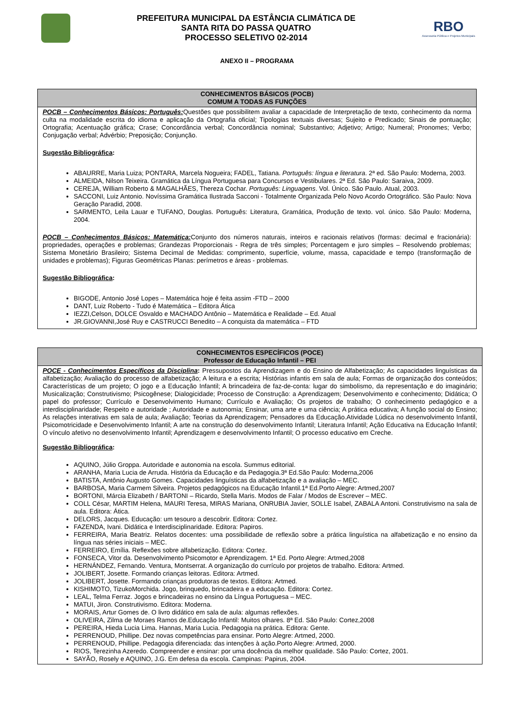PREFEITURA MUNICIPAL DA ESTÂNCIA CLIMÁTICA DE
SANTA RITA DO PASSA QUATRO
PROCESSO SELETIVO 02-2014
RBO
Assessoria Pública e Projetos Municipais
ANEXO II – PROGRAMA
| CONHECIMENTOS BÁSICOS (POCB) COMUM A TODAS AS FUNÇÕES |
| --- |
| POCB – Conhecimentos Básicos: Português: Questões que possibilitem avaliar a capacidade de Interpretação de texto, conhecimento da norma culta na modalidade escrita do idioma e aplicação da Ortografia oficial; Tipologias textuais diversas; Sujeito e Predicado; Sinais de pontuação; Ortografia; Acentuação gráfica; Crase; Concordância verbal; Concordância nominal; Substantivo; Adjetivo; Artigo; Numeral; Pronomes; Verbo; Conjugação verbal; Advérbio; Preposição; Conjunção. Sugestão Bibliográfica : ABAURRE, Maria Luiza; PONTARA, Marcela Nogueira; FADEL, Tatiana. Português: língua e literatura . 2ª ed. São Paulo: Moderna, 2003. ALMEIDA, Nilson Teixeira. Gramática da Língua Portuguesa para Concursos e Vestibulares. 2ª Ed. São Paulo: Saraiva, 2009. CEREJA, William Roberto & MAGALHÃES, Thereza Cochar. Português: Linguagens . Vol. Único. São Paulo. Atual, 2003. SACCONI, Luiz Antonio. Novíssima Gramática Ilustrada Sacconi - Totalmente Organizada Pelo Novo Acordo Ortográfico. São Paulo: Nova Geração Paradid, 2008. SARMENTO, Leila Lauar e TUFANO, Douglas. Português: Literatura, Gramática, Produção de texto. vol. único. São Paulo: Moderna, 2004. POCB – Conhecimentos Básicos: Matemática: Conjunto dos números naturais, inteiros e racionais relativos (formas: decimal e fracionária): propriedades, operações e problemas; Grandezas Proporcionais - Regra de três simples; Porcentagem e juro simples – Resolvendo problemas; Sistema Monetário Brasileiro; Sistema Decimal de Medidas: comprimento, superfície, volume, massa, capacidade e tempo (transformação de unidades e problemas); Figuras Geométricas Planas: perímetros e áreas - problemas. Sugestão Bibliográfica : BIGODE, Antonio José Lopes – Matemática hoje é feita assim -FTD – 2000 DANT, Luiz Roberto - Tudo é Matemática – Editora Ática IEZZI,Celson, DOLCE Osvaldo e MACHADO Antônio – Matemática e Realidade – Ed. Atual JR.GIOVANNI,José Ruy e CASTRUCCI Benedito – A conquista da matemática – FTD |
| CONHECIMENTOS ESPECÍFICOS (POCE) Professor de Educação Infantil – PEI |
| --- |
| POCE - Conhecimentos Específicos da Disciplina : Pressupostos da Aprendizagem e do Ensino de Alfabetização; As capacidades linguísticas da alfabetização; Avaliação do processo de alfabetização; A leitura e a escrita; Histórias infantis em sala de aula; Formas de organização dos conteúdos; Características de um projeto; O jogo e a Educação Infantil; A brincadeira de faz-de-conta: lugar do simbolismo, da representação e do imaginário; Musicalização; Construtivismo; Psicogênese; Dialogicidade; Processo de Construção: a Aprendizagem; Desenvolvimento e conhecimento; Didática; O papel do professor; Currículo e Desenvolvimento Humano; Currículo e Avaliação; Os projetos de trabalho; O conhecimento pedagógico e a interdisciplinaridade; Respeito e autoridade ; Autoridade e autonomia; Ensinar, uma arte e uma ciência; A prática educativa; A função social do Ensino; As relações interativas em sala de aula; Avaliação; Teorias da Aprendizagem; Pensadores da Educação.Atividade Lúdica no desenvolvimento Infantil, Psicomotricidade e Desenvolvimento Infantil; A arte na construção do desenvolvimento Infantil; Literatura Infantil; Ação Educativa na Educação Infantil; O vínculo afetivo no desenvolvimento Infantil; Aprendizagem e desenvolvimento Infantil; O processo educativo em Creche. Sugestão Bibliográfica : AQUINO, Júlio Groppa. Autoridade e autonomia na escola. Summus editorial. ARANHA, Maria Lucia de Arruda. História da Educação e da Pedagogia.3ª Ed.São Paulo: Moderna,2006 BATISTA, Antônio Augusto Gomes. Capacidades linguísticas da alfabetização e a avaliação – MEC. BARBOSA, Maria Carmem Silveira. Projetos pedagógicos na Educação Infantil.1ª Ed.Porto Alegre: Artmed,2007 BORTONI, Márcia Elizabeth / BARTONI – Ricardo, Stella Maris. Modos de Falar / Modos de Escrever – MEC. COLL César, MARTIM Helena, MAURI Teresa, MIRAS Mariana, ONRUBIA Javier, SOLLE Isabel, ZABALA Antoni. Construtivismo na sala de aula. Editora: Ática. DELORS, Jacques. Educação: um tesouro a descobrir. Editora: Cortez. FAZENDA, Ivani. Didática e Interdisciplinaridade. Editora: Papiros. FERREIRA, Maria Beatriz. Relatos docentes: uma possibilidade de reflexão sobre a prática linguística na alfabetização e no ensino da língua nas séries iniciais – MEC. FERREIRO, Emília. Reflexões sobre alfabetização. Editora: Cortez. FONSECA, Vitor da. Desenvolvimento Psicomotor e Aprendizagem. 1ª Ed. Porto Alegre: Artmed,2008 HERNÁNDEZ, Fernando. Ventura, Montserrat. A organização do currículo por projetos de trabalho. Editora: Artmed. JOLIBERT, Josette. Formando crianças leitoras. Editora: Artmed. JOLIBERT, Josette. Formando crianças produtoras de textos. Editora: Artmed. KISHIMOTO, TizukoMorchida. Jogo, brinquedo, brincadeira e a educação. Editora: Cortez. LEAL, Telma Ferraz. Jogos e brincadeiras no ensino da Língua Portuguesa – MEC. MATUI, Jiron. Construtivismo. Editora: Moderna. MORAIS, Artur Gomes de. O livro didático em sala de aula: algumas reflexões. OLIVEIRA, Zilma de Moraes Ramos de.Educação Infantil: Muitos olhares. 8ª Ed. São Paulo: Cortez,2008 PEREIRA, Hieda Lucia Lima. Hannas, Maria Lucia. Pedagogia na prática. Editora: Gente. PERRENOUD, Phillipe. Dez novas competências para ensinar. Porto Alegre: Artmed, 2000. PERRENOUD, Phillipe. Pedagogia diferenciada: das intenções à ação.Porto Alegre: Artmed, 2000. RIOS, Terezinha Azeredo. Compreender e ensinar: por uma docência da melhor qualidade. São Paulo: Cortez, 2001. SAYÃO, Rosely e AQUINO, J.G. Em defesa da escola. Campinas: Papirus, 2004. |